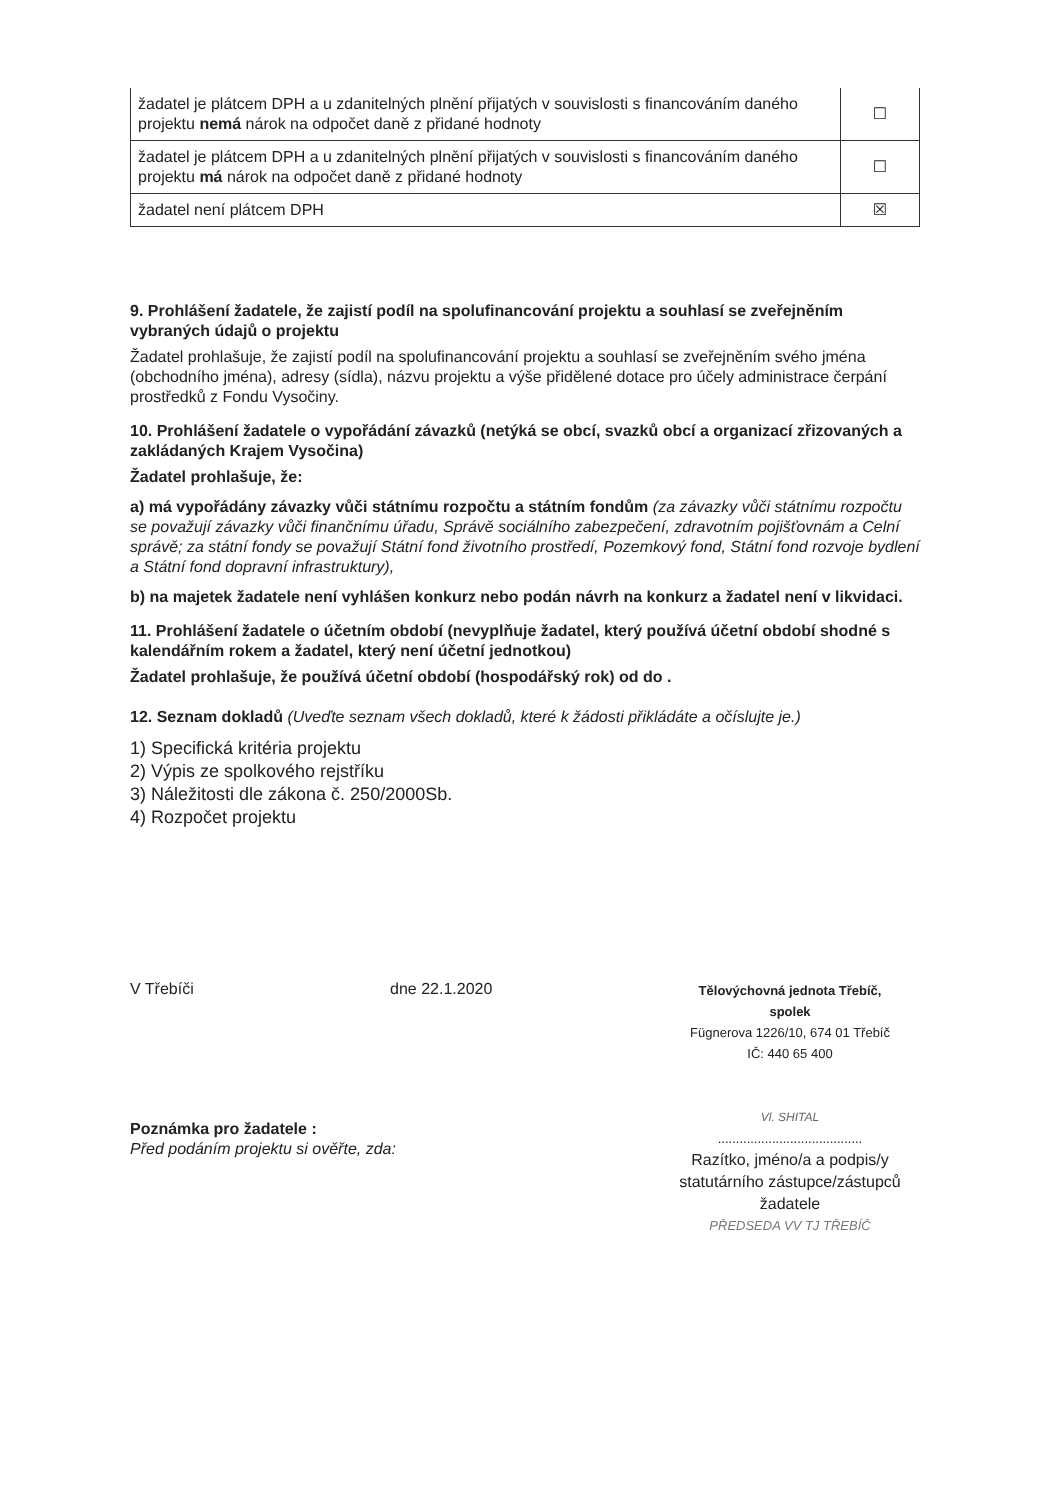| žadatel je plátcem DPH a u zdanitelných plnění přijatých v souvislosti s financováním daného projektu nemá nárok na odpočet daně z přidané hodnoty | ☐ |
| žadatel je plátcem DPH a u zdanitelných plnění přijatých v souvislosti s financováním daného projektu má nárok na odpočet daně z přidané hodnoty | ☐ |
| žadatel není plátcem DPH | ☒ |
9. Prohlášení žadatele, že zajistí podíl na spolufinancování projektu a souhlasí se zveřejněním vybraných údajů o projektu
Žadatel prohlašuje, že zajistí podíl na spolufinancování projektu a souhlasí se zveřejněním svého jména (obchodního jména), adresy (sídla), názvu projektu a výše přidělené dotace pro účely administrace čerpání prostředků z Fondu Vysočiny.
10. Prohlášení žadatele o vypořádání závazků (netýká se obcí, svazků obcí a organizací zřizovaných a zakládaných Krajem Vysočina)
Žadatel prohlašuje, že:
a) má vypořádány závazky vůči státnímu rozpočtu a státním fondům (za závazky vůči státnímu rozpočtu se považují závazky vůči finančnímu úřadu, Správě sociálního zabezpečení, zdravotním pojišťovnám a Celní správě; za státní fondy se považují Státní fond životního prostředí, Pozemkový fond, Státní fond rozvoje bydlení a Státní fond dopravní infrastruktury),
b) na majetek žadatele není vyhlášen konkurz nebo podán návrh na konkurz a žadatel není v likvidaci.
11. Prohlášení žadatele o účetním období (nevyplňuje žadatel, který používá účetní období shodné s kalendářním rokem a žadatel, který není účetní jednotkou)
Žadatel prohlašuje, že používá účetní období (hospodářský rok) od do .
12. Seznam dokladů (Uveďte seznam všech dokladů, které k žádosti přikládáte a očíslujte je.)
1) Specifická kritéria projektu
2) Výpis ze spolkového rejstříku
3) Náležitosti dle zákona č. 250/2000Sb.
4) Rozpočet projektu
V Třebíči dne 22.1.2020
Poznámka pro žadatele :
Před podáním projektu si ověřte, zda:
Tělovýchovná jednota Třebíč,
spolek
Fügnerova 1226/10, 674 01 Třebíč
IČ: 440 65 400
Vl. SHITAL
........................................
Razítko, jméno/a a podpis/y statutárního zástupce/zástupců žadatele
PŘEDSEDA VV TJ TŘEBÍČ